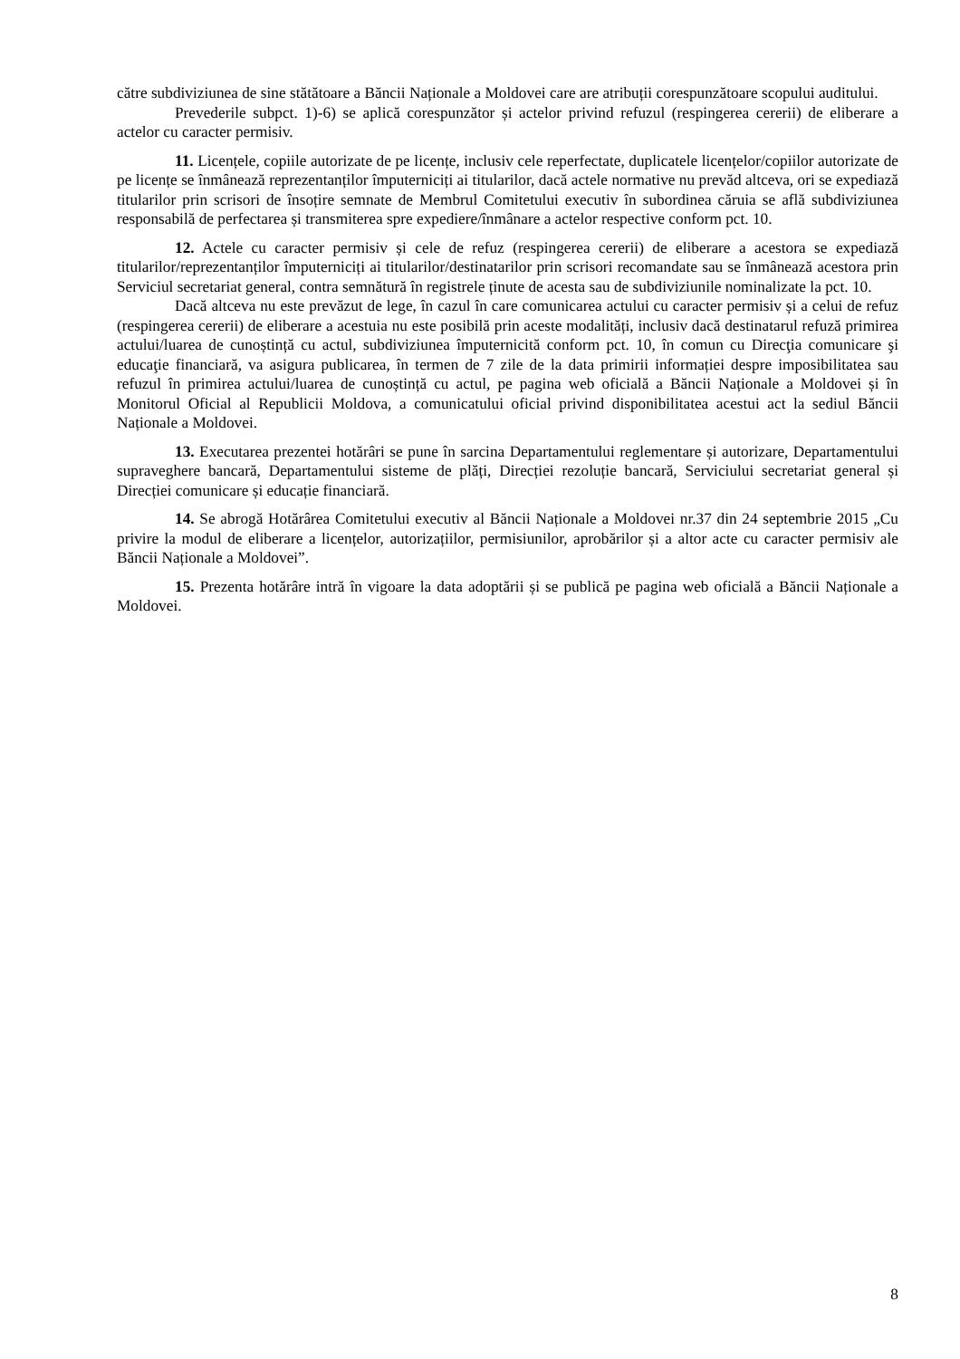către subdiviziunea de sine stătătoare a Băncii Naționale a Moldovei care are atribuții corespunzătoare scopului auditului.
Prevederile subpct. 1)-6) se aplică corespunzător și actelor privind refuzul (respingerea cererii) de eliberare a actelor cu caracter permisiv.
11. Licențele, copiile autorizate de pe licențe, inclusiv cele reperfectate, duplicatele licențelor/copiilor autorizate de pe licențe se înmânează reprezentanților împuterniciți ai titularilor, dacă actele normative nu prevăd altceva, ori se expediază titularilor prin scrisori de însoțire semnate de Membrul Comitetului executiv în subordinea căruia se află subdiviziunea responsabilă de perfectarea și transmiterea spre expediere/înmânare a actelor respective conform pct. 10.
12. Actele cu caracter permisiv și cele de refuz (respingerea cererii) de eliberare a acestora se expediază titularilor/reprezentanților împuterniciți ai titularilor/destinatarilor prin scrisori recomandate sau se înmânează acestora prin Serviciul secretariat general, contra semnătură în registrele ținute de acesta sau de subdiviziunile nominalizate la pct. 10.
Dacă altceva nu este prevăzut de lege, în cazul în care comunicarea actului cu caracter permisiv și a celui de refuz (respingerea cererii) de eliberare a acestuia nu este posibilă prin aceste modalități, inclusiv dacă destinatarul refuză primirea actului/luarea de cunoștință cu actul, subdiviziunea împuternicită conform pct. 10, în comun cu Direcţia comunicare şi educaţie financiară, va asigura publicarea, în termen de 7 zile de la data primirii informației despre imposibilitatea sau refuzul în primirea actului/luarea de cunoștință cu actul, pe pagina web oficială a Băncii Naționale a Moldovei și în Monitorul Oficial al Republicii Moldova, a comunicatului oficial privind disponibilitatea acestui act la sediul Băncii Naționale a Moldovei.
13. Executarea prezentei hotărâri se pune în sarcina Departamentului reglementare și autorizare, Departamentului supraveghere bancară, Departamentului sisteme de plăți, Direcției rezoluție bancară, Serviciului secretariat general și Direcției comunicare și educație financiară.
14. Se abrogă Hotărârea Comitetului executiv al Băncii Naționale a Moldovei nr.37 din 24 septembrie 2015 „Cu privire la modul de eliberare a licențelor, autorizațiilor, permisiunilor, aprobărilor și a altor acte cu caracter permisiv ale Băncii Naționale a Moldovei”.
15. Prezenta hotărâre intră în vigoare la data adoptării și se publică pe pagina web oficială a Băncii Naționale a Moldovei.
8